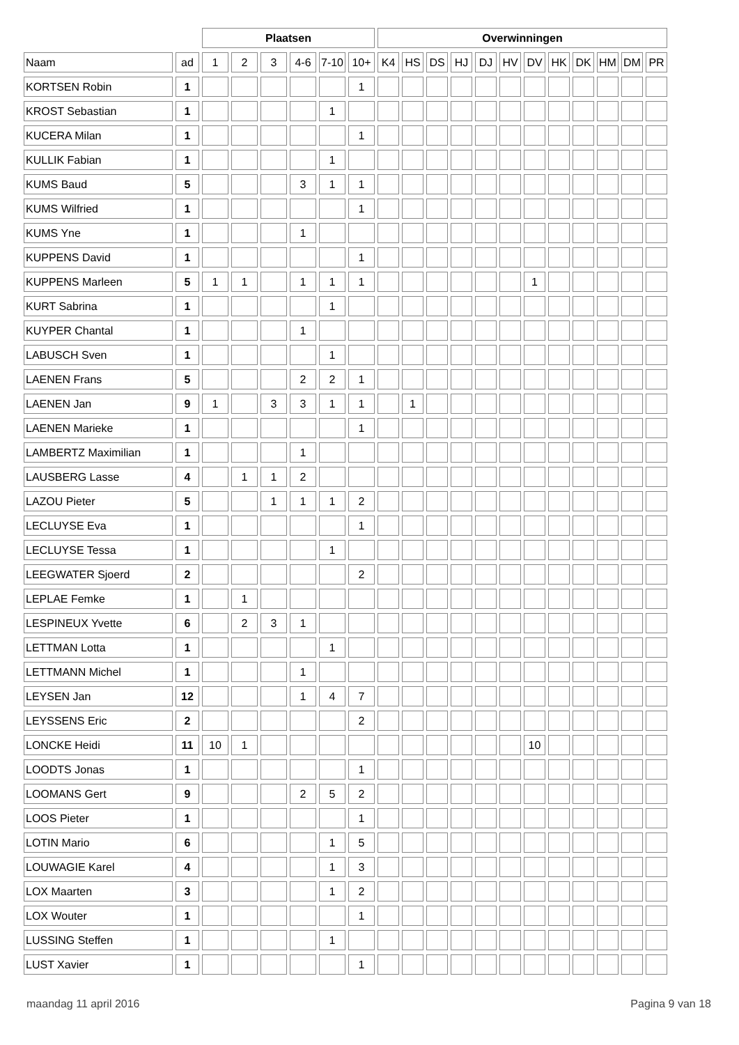| | | Plaatsen | | | | | | Overwinningen | | | | | | | | | | | |
| --- | --- | --- | --- | --- | --- | --- | --- | --- | --- | --- | --- | --- | --- | --- | --- | --- | --- | --- | --- |
| Naam | ad | 1 | 2 | 3 | 4-6 | 7-10 | 10+ | K4 | HS | DS | HJ | DJ | HV | DV | HK | DK | HM | DM | PR |
| KORTSEN Robin | 1 | | | | | | 1 | | | | | | | | | | | | |
| KROST Sebastian | 1 | | | | | 1 | | | | | | | | | | | | | |
| KUCERA Milan | 1 | | | | | | 1 | | | | | | | | | | | | |
| KULLIK Fabian | 1 | | | | | 1 | | | | | | | | | | | | | |
| KUMS Baud | 5 | | | | 3 | 1 | 1 | | | | | | | | | | | | |
| KUMS Wilfried | 1 | | | | | | 1 | | | | | | | | | | | | |
| KUMS Yne | 1 | | | | 1 | | | | | | | | | | | | | | |
| KUPPENS David | 1 | | | | | | 1 | | | | | | | | | | | | |
| KUPPENS Marleen | 5 | 1 | 1 | | 1 | 1 | 1 | | | | | | | 1 | | | | | |
| KURT Sabrina | 1 | | | | | 1 | | | | | | | | | | | | | |
| KUYPER Chantal | 1 | | | | 1 | | | | | | | | | | | | | | |
| LABUSCH Sven | 1 | | | | | 1 | | | | | | | | | | | | | |
| LAENEN Frans | 5 | | | | 2 | 2 | 1 | | | | | | | | | | | | |
| LAENEN Jan | 9 | 1 | | 3 | 3 | 1 | 1 | | 1 | | | | | | | | | | |
| LAENEN Marieke | 1 | | | | | | 1 | | | | | | | | | | | | |
| LAMBERTZ Maximilian | 1 | | | | 1 | | | | | | | | | | | | | | |
| LAUSBERG Lasse | 4 | | 1 | 1 | 2 | | | | | | | | | | | | | | |
| LAZOU Pieter | 5 | | | 1 | 1 | 1 | 2 | | | | | | | | | | | | |
| LECLUYSE Eva | 1 | | | | | | 1 | | | | | | | | | | | | |
| LECLUYSE Tessa | 1 | | | | | 1 | | | | | | | | | | | | | |
| LEEGWATER Sjoerd | 2 | | | | | | 2 | | | | | | | | | | | | |
| LEPLAE Femke | 1 | | 1 | | | | | | | | | | | | | | | | |
| LESPINEUX Yvette | 6 | | 2 | 3 | 1 | | | | | | | | | | | | | | |
| LETTMAN Lotta | 1 | | | | | 1 | | | | | | | | | | | | | |
| LETTMANN Michel | 1 | | | | 1 | | | | | | | | | | | | | | |
| LEYSEN Jan | 12 | | | | 1 | 4 | 7 | | | | | | | | | | | | |
| LEYSSENS Eric | 2 | | | | | | 2 | | | | | | | | | | | | |
| LONCKE Heidi | 11 | 10 | 1 | | | | | | | | | | | 10 | | | | | |
| LOODTS Jonas | 1 | | | | | | 1 | | | | | | | | | | | | |
| LOOMANS Gert | 9 | | | | 2 | 5 | 2 | | | | | | | | | | | | |
| LOOS Pieter | 1 | | | | | | 1 | | | | | | | | | | | | |
| LOTIN Mario | 6 | | | | | 1 | 5 | | | | | | | | | | | | |
| LOUWAGIE Karel | 4 | | | | | 1 | 3 | | | | | | | | | | | | |
| LOX Maarten | 3 | | | | | 1 | 2 | | | | | | | | | | | | |
| LOX Wouter | 1 | | | | | | 1 | | | | | | | | | | | | |
| LUSSING Steffen | 1 | | | | | 1 | | | | | | | | | | | | | |
| LUST Xavier | 1 | | | | | | 1 | | | | | | | | | | | | |
maandag 11 april 2016 Pagina 9 van 18